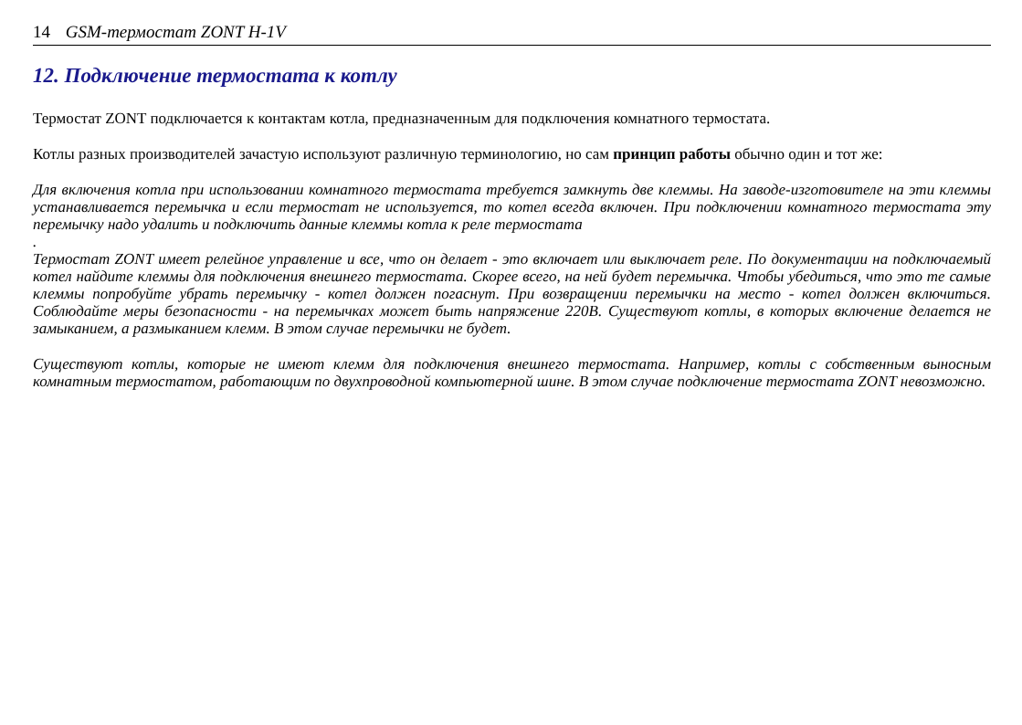14 GSM-термостат ZONT H-1V
12. Подключение термостата к котлу
Термостат ZONT подключается к контактам котла, предназначенным для подключения комнатного термостата.
Котлы разных производителей зачастую используют различную терминологию, но сам принцип работы обычно один и тот же:
Для включения котла при использовании комнатного термостата требуется замкнуть две клеммы. На заводе-изготовителе на эти клеммы устанавливается перемычка и если термостат не используется, то котел всегда включен. При подключении комнатного термостата эту перемычку надо удалить и подключить данные клеммы котла к реле термостата
.
Термостат ZONT имеет релейное управление и все, что он делает - это включает или выключает реле. По документации на подключаемый котел найдите клеммы для подключения внешнего термостата. Скорее всего, на ней будет перемычка. Чтобы убедиться, что это те самые клеммы попробуйте убрать перемычку - котел должен погаснут. При возвращении перемычки на место - котел должен включиться. Соблюдайте меры безопасности - на перемычках может быть напряжение 220В. Существуют котлы, в которых включение делается не замыканием, а размыканием клемм. В этом случае перемычки не будет.
Существуют котлы, которые не имеют клемм для подключения внешнего термостата. Например, котлы с собственным выносным комнатным термостатом, работающим по двухпроводной компьютерной шине. В этом случае подключение термостата ZONT невозможно.